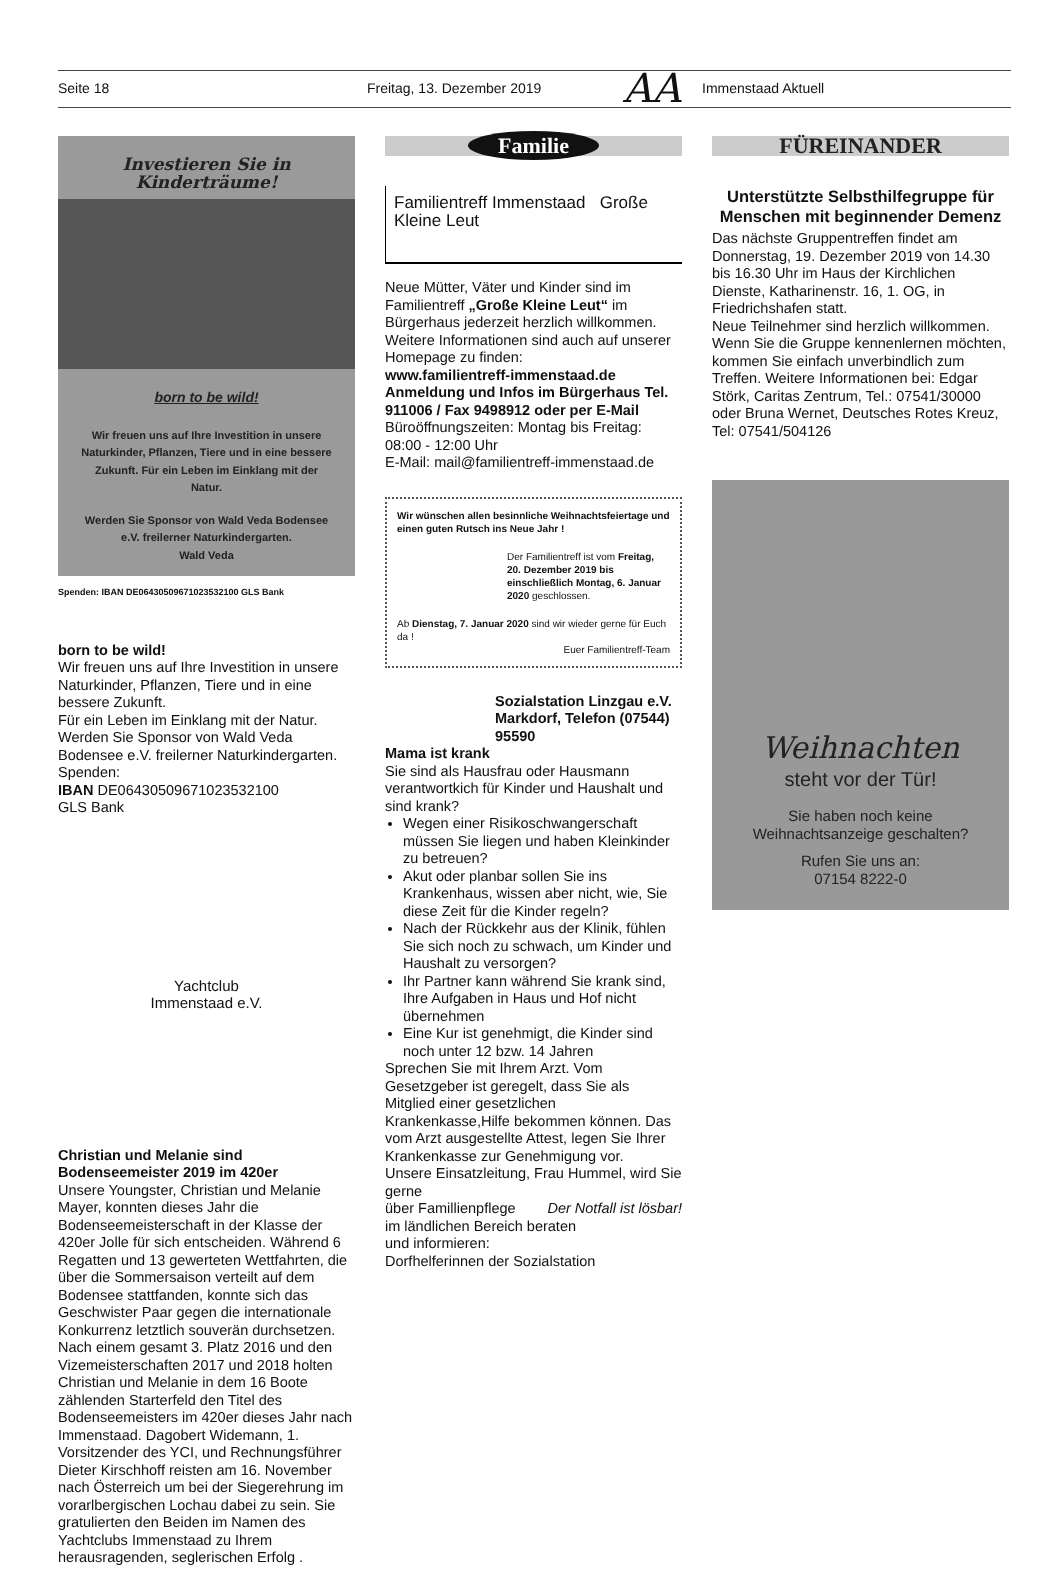Seite 18 Freitag, 13. Dezember 2019
AA
Immenstaad Aktuell
Investieren Sie in Kinderträume!
born to be wild!
Wir freuen uns auf Ihre Investition in unsere Naturkinder, Pflanzen, Tiere und in eine bessere Zukunft. Für ein Leben im Einklang mit der Natur.
Werden Sie Sponsor von Wald Veda Bodensee e.V. freilerner Naturkindergarten.
Wald Veda
Spenden: IBAN DE06430509671023532100 GLS Bank
born to be wild!
Wir freuen uns auf Ihre Investition in unsere Naturkinder, Pflanzen, Tiere und in eine bessere Zukunft.
Für ein Leben im Einklang mit der Natur. Werden Sie Sponsor von Wald Veda Bodensee e.V. freilerner Naturkindergarten.
Spenden:
IBAN DE06430509671023532100
GLS Bank
Yachtclub
Immenstaad e.V.
Christian und Melanie sind Bodenseemeister 2019 im 420er
Unsere Youngster, Christian und Melanie Mayer, konnten dieses Jahr die Bodenseemeisterschaft in der Klasse der 420er Jolle für sich entscheiden. Während 6 Regatten und 13 gewerteten Wettfahrten, die über die Sommersaison verteilt auf dem Bodensee stattfanden, konnte sich das Geschwister Paar gegen die internationale Konkurrenz letztlich souverän durchsetzen. Nach einem gesamt 3. Platz 2016 und den Vizemeisterschaften 2017 und 2018 holten Christian und Melanie in dem 16 Boote zählenden Starterfeld den Titel des Bodenseemeisters im 420er dieses Jahr nach Immenstaad. Dagobert Widemann, 1. Vorsitzender des YCI, und Rechnungsführer Dieter Kirschhoff reisten am 16. November nach Österreich um bei der Siegerehrung im vorarlbergischen Lochau dabei zu sein. Sie gratulierten den Beiden im Namen des Yachtclubs Immenstaad zu Ihrem herausragenden, seglerischen Erfolg .
Familie
Familientreff Immenstaad Große Kleine Leut
Neue Mütter, Väter und Kinder sind im Familientreff „Große Kleine Leut“ im Bürgerhaus jederzeit herzlich willkommen. Weitere Informationen sind auch auf unserer Homepage zu finden:
www.familientreff-immenstaad.de
Anmeldung und Infos im Bürgerhaus Tel. 911006 / Fax 9498912 oder per E-Mail
Büroöffnungszeiten: Montag bis Freitag: 08:00 - 12:00 Uhr
E-Mail: mail@familientreff-immenstaad.de
Wir wünschen allen besinnliche Weihnachtsfeiertage und einen guten Rutsch ins Neue Jahr !
Der Familientreff ist vom Freitag, 20. Dezember 2019 bis einschließlich Montag, 6. Januar 2020 geschlossen.
Ab Dienstag, 7. Januar 2020 sind wir wieder gerne für Euch da !
Euer Familientreff-Team
Sozialstation Linzgau e.V. Markdorf, Telefon (07544) 95590
Mama ist krank
Sie sind als Hausfrau oder Hausmann verantwortkich für Kinder und Haushalt und sind krank?
Wegen einer Risikoschwangerschaft müssen Sie liegen und haben Kleinkinder zu betreuen?
Akut oder planbar sollen Sie ins Krankenhaus, wissen aber nicht, wie, Sie diese Zeit für die Kinder regeln?
Nach der Rückkehr aus der Klinik, fühlen Sie sich noch zu schwach, um Kinder und Haushalt zu versorgen?
Ihr Partner kann während Sie krank sind, Ihre Aufgaben in Haus und Hof nicht übernehmen
Eine Kur ist genehmigt, die Kinder sind noch unter 12 bzw. 14 Jahren
Sprechen Sie mit Ihrem Arzt. Vom Gesetzgeber ist geregelt, dass Sie als Mitglied einer gesetzlichen Krankenkasse,Hilfe bekommen können. Das vom Arzt ausgestellte Attest, legen Sie Ihrer Krankenkasse zur Genehmigung vor.
Unsere Einsatzleitung, Frau Hummel, wird Sie gerne
über Famillienpflege Der Notfall ist lösbar!
im ländlichen Bereich beraten
und informieren:
Dorfhelferinnen der Sozialstation
FÜREINANDER
Unterstützte Selbsthilfegruppe für Menschen mit beginnender Demenz
Das nächste Gruppentreffen findet am Donnerstag, 19. Dezember 2019 von 14.30 bis 16.30 Uhr im Haus der Kirchlichen Dienste, Katharinenstr. 16, 1. OG, in Friedrichshafen statt.
Neue Teilnehmer sind herzlich willkommen. Wenn Sie die Gruppe kennenlernen möchten, kommen Sie einfach unverbindlich zum Treffen. Weitere Informationen bei: Edgar Störk, Caritas Zentrum, Tel.: 07541/30000 oder Bruna Wernet, Deutsches Rotes Kreuz, Tel: 07541/504126
Weihnachten
steht vor der Tür!
Sie haben noch keine
Weihnachtsanzeige geschalten?
Rufen Sie uns an:
07154 8222-0